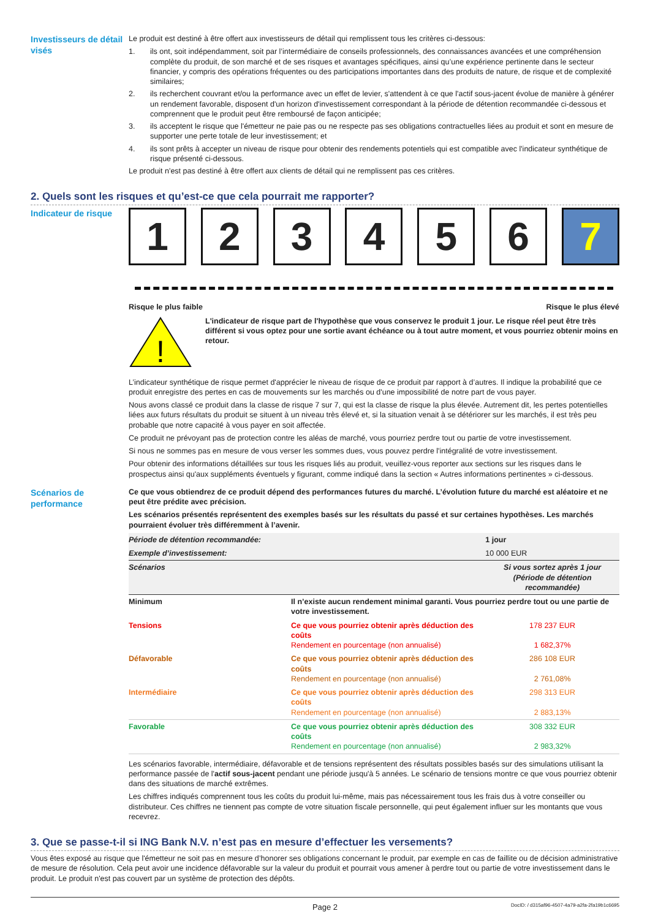Investisseurs de détail visés
Le produit est destiné à être offert aux investisseurs de détail qui remplissent tous les critères ci-dessous:
1. ils ont, soit indépendamment, soit par l’intermédiaire de conseils professionnels, des connaissances avancées et une compréhension complète du produit, de son marché et de ses risques et avantages spécifiques, ainsi qu’une expérience pertinente dans le secteur financier, y compris des opérations fréquentes ou des participations importantes dans des produits de nature, de risque et de complexité similaires;
2. ils recherchent couvrant et/ou la performance avec un effet de levier, s'attendent à ce que l'actif sous-jacent évolue de manière à générer un rendement favorable, disposent d'un horizon d'investissement correspondant à la période de détention recommandée ci-dessous et comprennent que le produit peut être remboursé de façon anticipée;
3. ils acceptent le risque que l'émetteur ne paie pas ou ne respecte pas ses obligations contractuelles liées au produit et sont en mesure de supporter une perte totale de leur investissement; et
4. ils sont prêts à accepter un niveau de risque pour obtenir des rendements potentiels qui est compatible avec l'indicateur synthétique de risque présenté ci-dessous.
Le produit n'est pas destiné à être offert aux clients de détail qui ne remplissent pas ces critères.
2. Quels sont les risques et qu’est-ce que cela pourrait me rapporter?
Indicateur de risque
1 2 3 4 5 6 7
Risque le plus faible Risque le plus élevé
!
L'indicateur de risque part de l'hypothèse que vous conservez le produit 1 jour. Le risque réel peut être très différent si vous optez pour une sortie avant échéance ou à tout autre moment, et vous pourriez obtenir moins en retour.
L’indicateur synthétique de risque permet d'apprécier le niveau de risque de ce produit par rapport à d’autres. Il indique la probabilité que ce produit enregistre des pertes en cas de mouvements sur les marchés ou d'une impossibilité de notre part de vous payer.
Nous avons classé ce produit dans la classe de risque 7 sur 7, qui est la classe de risque la plus élevée. Autrement dit, les pertes potentielles liées aux futurs résultats du produit se situent à un niveau très élevé et, si la situation venait à se détériorer sur les marchés, il est très peu probable que notre capacité à vous payer en soit affectée.
Ce produit ne prévoyant pas de protection contre les aléas de marché, vous pourriez perdre tout ou partie de votre investissement.
Si nous ne sommes pas en mesure de vous verser les sommes dues, vous pouvez perdre l'intégralité de votre investissement.
Pour obtenir des informations détaillées sur tous les risques liés au produit, veuillez-vous reporter aux sections sur les risques dans le prospectus ainsi qu'aux suppléments éventuels y figurant, comme indiqué dans la section « Autres informations pertinentes » ci-dessous.
Scénarios de performance
Ce que vous obtiendrez de ce produit dépend des performances futures du marché. L’évolution future du marché est aléatoire et ne peut être prédite avec précision.
Les scénarios présentés représentent des exemples basés sur les résultats du passé et sur certaines hypothèses. Les marchés pourraient évoluer très différemment à l’avenir.
| Période de détention recommandée: | | 1 jour |
| Exemple d’investissement: | | 10 000 EUR |
| Scénarios | | Si vous sortez après 1 jour (Période de détention recommandée) |
| Minimum | Il n’existe aucun rendement minimal garanti. Vous pourriez perdre tout ou une partie de votre investissement. | |
| Tensions | Ce que vous pourriez obtenir après déduction des coûts Rendement en pourcentage (non annualisé) | 178 237 EUR 1 682,37% |
| Défavorable | Ce que vous pourriez obtenir après déduction des coûts Rendement en pourcentage (non annualisé) | 286 108 EUR 2 761,08% |
| Intermédiaire | Ce que vous pourriez obtenir après déduction des coûts Rendement en pourcentage (non annualisé) | 298 313 EUR 2 883,13% |
| Favorable | Ce que vous pourriez obtenir après déduction des coûts Rendement en pourcentage (non annualisé) | 308 332 EUR 2 983,32% |
Les scénarios favorable, intermédiaire, défavorable et de tensions représentent des résultats possibles basés sur des simulations utilisant la performance passée de l'actif sous-jacent pendant une période jusqu'à 5 années. Le scénario de tensions montre ce que vous pourriez obtenir dans des situations de marché extrêmes.
Les chiffres indiqués comprennent tous les coûts du produit lui-même, mais pas nécessairement tous les frais dus à votre conseiller ou distributeur. Ces chiffres ne tiennent pas compte de votre situation fiscale personnelle, qui peut également influer sur les montants que vous recevrez.
3. Que se passe-t-il si ING Bank N.V. n’est pas en mesure d’effectuer les versements?
Vous êtes exposé au risque que l'émetteur ne soit pas en mesure d’honorer ses obligations concernant le produit, par exemple en cas de faillite ou de décision administrative de mesure de résolution. Cela peut avoir une incidence défavorable sur la valeur du produit et pourrait vous amener à perdre tout ou partie de votre investissement dans le produit. Le produit n'est pas couvert par un système de protection des dépôts.
Page 2 DocID: / d315af96-4507-4a79-a2fa-2fa19b1c6695